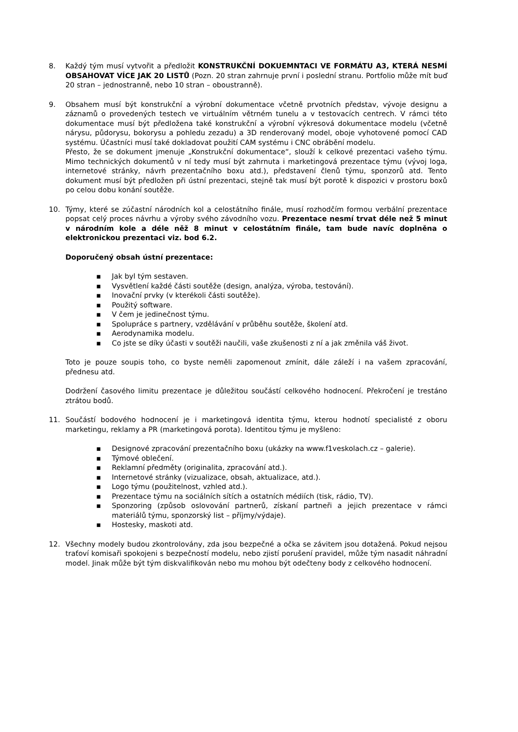8. Každý tým musí vytvořit a předložit KONSTRUKČNÍ DOKUEMNTACI VE FORMÁTU A3, KTERÁ NESMÍ OBSAHOVAT VÍCE JAK 20 LISTŮ (Pozn. 20 stran zahrnuje první i poslední stranu. Portfolio může mít buď 20 stran – jednostranně, nebo 10 stran – oboustranně).
9. Obsahem musí být konstrukční a výrobní dokumentace včetně prvotních představ, vývoje designu a záznamů o provedených testech ve virtuálním větrném tunelu a v testovacích centrech. V rámci této dokumentace musí být předložena také konstrukční a výrobní výkresová dokumentace modelu (včetně nárysu, půdorysu, bokorysu a pohledu zezadu) a 3D renderovaný model, oboje vyhotovené pomocí CAD systému. Účastníci musí také dokladovat použití CAM systému i CNC obrábění modelu.
Přesto, že se dokument jmenuje „Konstrukční dokumentace“, slouží k celkové prezentaci vašeho týmu. Mimo technických dokumentů v ní tedy musí být zahrnuta i marketingová prezentace týmu (vývoj loga, internetové stránky, návrh prezentačního boxu atd.), představení členů týmu, sponzorů atd. Tento dokument musí být předložen při ústní prezentaci, stejně tak musí být porotě k dispozici v prostoru boxů po celou dobu konání soutěže.
10. Týmy, které se zúčastní národních kol a celostátního finále, musí rozhodčím formou verbální prezentace popsat celý proces návrhu a výroby svého závodního vozu. Prezentace nesmí trvat déle než 5 minut v národním kole a déle něž 8 minut v celostátním finále, tam bude navíc doplněna o elektronickou prezentaci viz. bod 6.2.
Doporučený obsah ústní prezentace:
▪ Jak byl tým sestaven.
▪ Vysvětlení každé části soutěže (design, analýza, výroba, testování).
▪ Inovační prvky (v kterékoli části soutěže).
▪ Použitý software.
▪ V čem je jedinečnost týmu.
▪ Spolupráce s partnery, vzdělávání v průběhu soutěže, školení atd.
▪ Aerodynamika modelu.
▪ Co jste se díky účasti v soutěži naučili, vaše zkušenosti z ní a jak změnila váš život.
Toto je pouze soupis toho, co byste neměli zapomenout zmínit, dále záleží i na vašem zpracování, přednesu atd.
Dodržení časového limitu prezentace je důležitou součástí celkového hodnocení. Překročení je trestáno ztrátou bodů.
11. Součástí bodového hodnocení je i marketingová identita týmu, kterou hodnotí specialisté z oboru marketingu, reklamy a PR (marketingová porota). Identitou týmu je myšleno:
▪ Designové zpracování prezentačního boxu (ukázky na www.f1veskolach.cz – galerie).
▪ Týmové oblečení.
▪ Reklamní předměty (originalita, zpracování atd.).
▪ Internetové stránky (vizualizace, obsah, aktualizace, atd.).
▪ Logo týmu (použitelnost, vzhled atd.).
▪ Prezentace týmu na sociálních sítích a ostatních médiích (tisk, rádio, TV).
▪ Sponzoring (způsob oslovování partnerů, získaní partneři a jejich prezentace v rámci materiálů týmu, sponzorský list – příjmy/výdaje).
▪ Hostesky, maskoti atd.
12. Všechny modely budou zkontrolovány, zda jsou bezpečné a očka se závitem jsou dotažená. Pokud nejsou traťoví komisaři spokojeni s bezpečností modelu, nebo zjistí porušení pravidel, může tým nasadit náhradní model. Jinak může být tým diskvalifikován nebo mu mohou být odečteny body z celkového hodnocení.